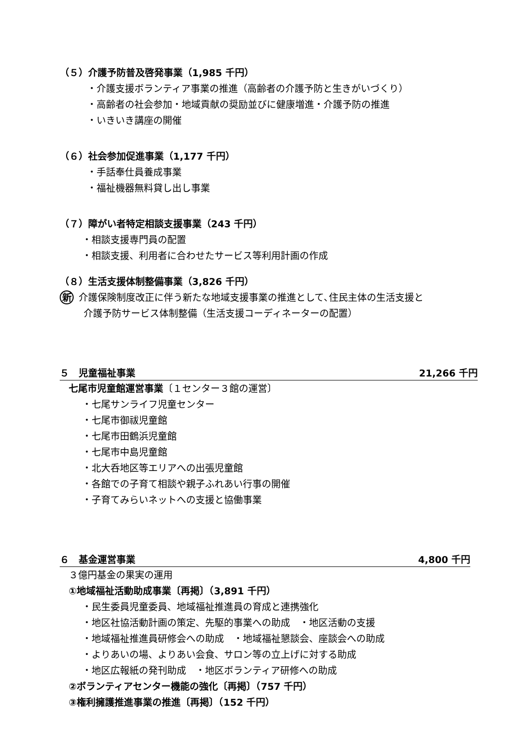（５）介護予防普及啓発事業（1,985 千円）
・介護支援ボランティア事業の推進（高齢者の介護予防と生きがいづくり）
・高齢者の社会参加・地域貢献の奨励並びに健康増進・介護予防の推進
・いきいき講座の開催
（６）社会参加促進事業（1,177 千円）
・手話奉仕員養成事業
・福祉機器無料貸し出し事業
（７）障がい者特定相談支援事業（243 千円）
・相談支援専門員の配置
・相談支援、利用者に合わせたサービス等利用計画の作成
（８）生活支援体制整備事業（3,826 千円）
新 介護保険制度改正に伴う新たな地域支援事業の推進として､住民主体の生活支援と
介護予防サービス体制整備（生活支援コーディネーターの配置）
５　児童福祉事業 21,266 千円
七尾市児童館運営事業〔１センター３館の運営〕
・七尾サンライフ児童センター
・七尾市御祓児童館
・七尾市田鶴浜児童館
・七尾市中島児童館
・北大呑地区等エリアへの出張児童館
・各館での子育て相談や親子ふれあい行事の開催
・子育てみらいネットへの支援と協働事業
６　基金運営事業 4,800 千円
３億円基金の果実の運用
①地域福祉活動助成事業〔再掲〕（3,891 千円）
・民生委員児童委員、地域福祉推進員の育成と連携強化
・地区社協活動計画の策定、先駆的事業への助成　・地区活動の支援
・地域福祉推進員研修会への助成　・地域福祉懇談会、座談会への助成
・よりあいの場、よりあい会食、サロン等の立上げに対する助成
・地区広報紙の発刊助成　・地区ボランティア研修への助成
②ボランティアセンター機能の強化〔再掲〕（757 千円）
③権利擁護推進事業の推進〔再掲〕（152 千円）